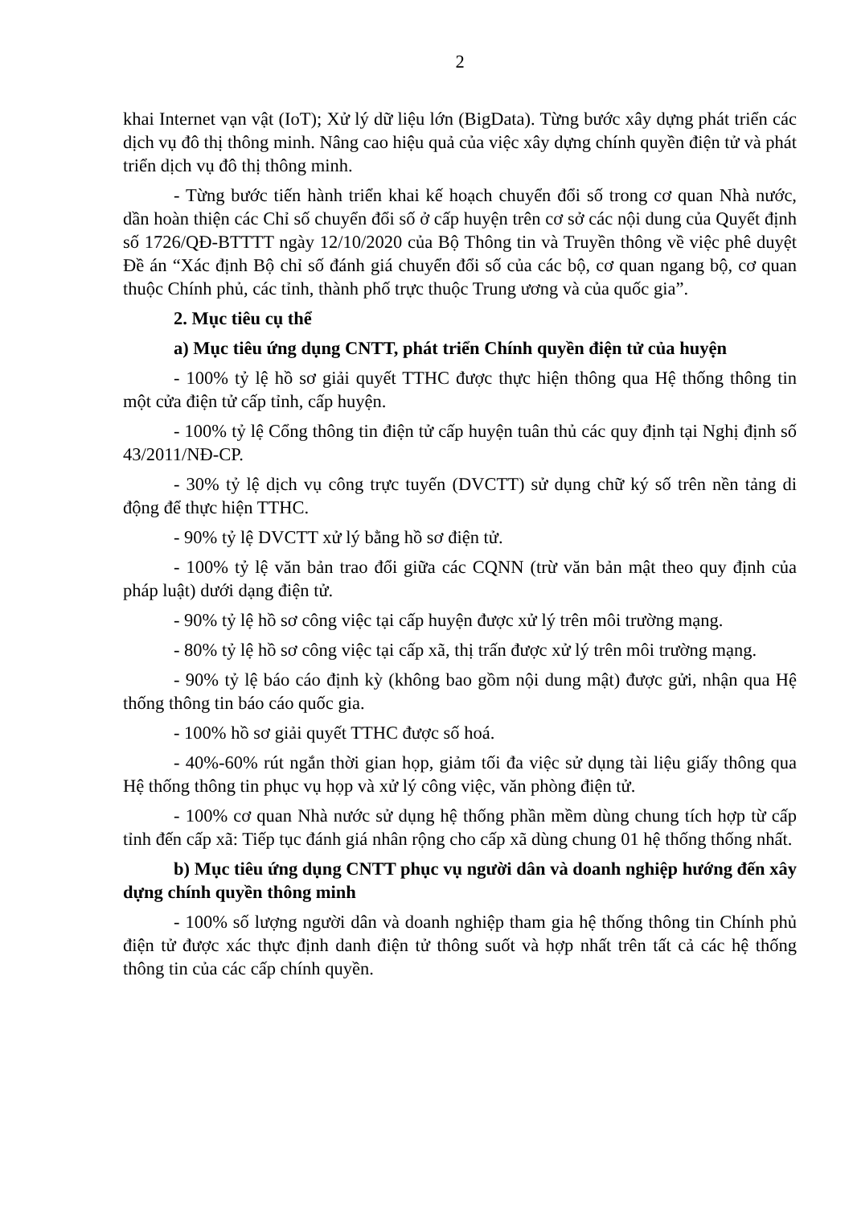2
khai Internet vạn vật (IoT); Xử lý dữ liệu lớn (BigData). Từng bước xây dựng phát triển các dịch vụ đô thị thông minh. Nâng cao hiệu quả của việc xây dựng chính quyền điện tử và phát triển dịch vụ đô thị thông minh.
- Từng bước tiến hành triển khai kế hoạch chuyển đổi số trong cơ quan Nhà nước, dần hoàn thiện các Chỉ số chuyển đổi số ở cấp huyện trên cơ sở các nội dung của Quyết định số 1726/QĐ-BTTTT ngày 12/10/2020 của Bộ Thông tin và Truyền thông về việc phê duyệt Đề án “Xác định Bộ chỉ số đánh giá chuyển đổi số của các bộ, cơ quan ngang bộ, cơ quan thuộc Chính phủ, các tỉnh, thành phố trực thuộc Trung ương và của quốc gia”.
2. Mục tiêu cụ thể
a) Mục tiêu ứng dụng CNTT, phát triển Chính quyền điện tử của huyện
- 100% tỷ lệ hồ sơ giải quyết TTHC được thực hiện thông qua Hệ thống thông tin một cửa điện tử cấp tỉnh, cấp huyện.
- 100% tỷ lệ Cổng thông tin điện tử cấp huyện tuân thủ các quy định tại Nghị định số 43/2011/NĐ-CP.
- 30% tỷ lệ dịch vụ công trực tuyến (DVCTT) sử dụng chữ ký số trên nền tảng di động để thực hiện TTHC.
- 90% tỷ lệ DVCTT xử lý bằng hồ sơ điện tử.
- 100% tỷ lệ văn bản trao đổi giữa các CQNN (trừ văn bản mật theo quy định của pháp luật) dưới dạng điện tử.
- 90% tỷ lệ hồ sơ công việc tại cấp huyện được xử lý trên môi trường mạng.
- 80% tỷ lệ hồ sơ công việc tại cấp xã, thị trấn được xử lý trên môi trường mạng.
- 90% tỷ lệ báo cáo định kỳ (không bao gồm nội dung mật) được gửi, nhận qua Hệ thống thông tin báo cáo quốc gia.
- 100% hồ sơ giải quyết TTHC được số hoá.
- 40%-60% rút ngắn thời gian họp, giảm tối đa việc sử dụng tài liệu giấy thông qua Hệ thống thông tin phục vụ họp và xử lý công việc, văn phòng điện tử.
- 100% cơ quan Nhà nước sử dụng hệ thống phần mềm dùng chung tích hợp từ cấp tỉnh đến cấp xã: Tiếp tục đánh giá nhân rộng cho cấp xã dùng chung 01 hệ thống thống nhất.
b) Mục tiêu ứng dụng CNTT phục vụ người dân và doanh nghiệp hướng đến xây dựng chính quyền thông minh
- 100% số lượng người dân và doanh nghiệp tham gia hệ thống thông tin Chính phủ điện tử được xác thực định danh điện tử thông suốt và hợp nhất trên tất cả các hệ thống thông tin của các cấp chính quyền.